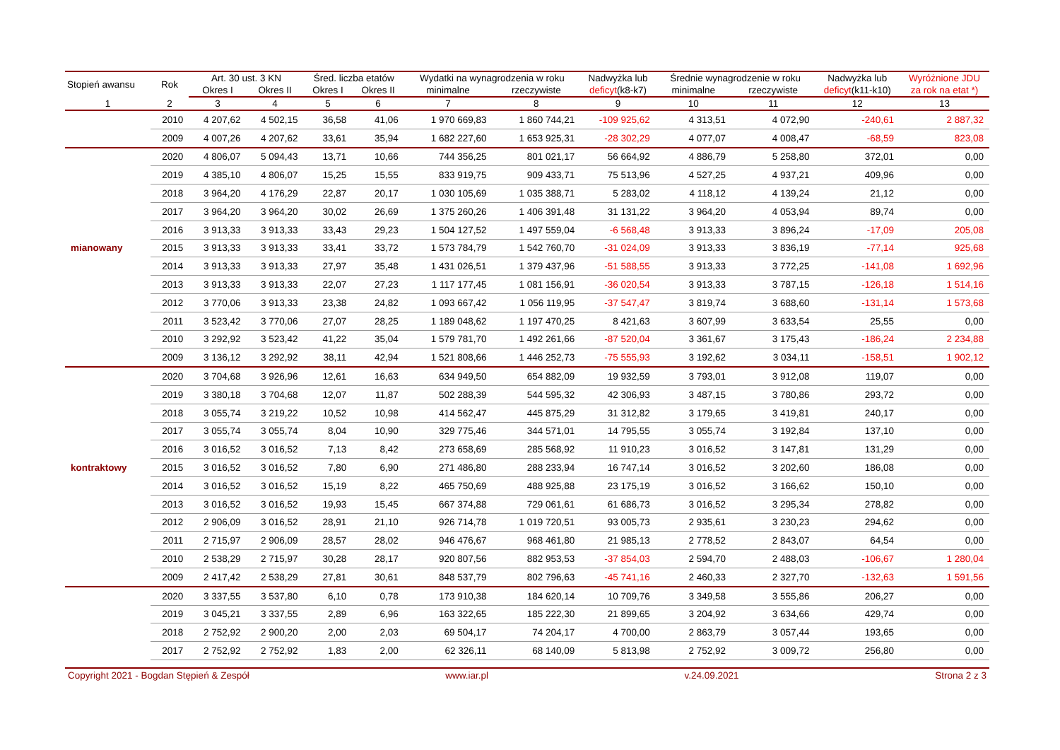| Stopień awansu | Rok | Art. 30 ust. 3 KN | | Śred. liczba etatów | | Wydatki na wynagrodzenia w roku | | Nadwyżka lub | Średnie wynagrodzenie w roku | | Nadwyżka lub | Wyróżnione JDU |
| --- | --- | --- | --- | --- | --- | --- | --- | --- | --- | --- | --- | --- |
| | | Okres I | Okres II | Okres I | Okres II | minimalne | rzeczywiste | deficyt (k8-k7) | minimalne | rzeczywiste | deficyt (k11-k10) | za rok na etat *) |
| 1 | 2 | 3 | 4 | 5 | 6 | 7 | 8 | 9 | 10 | 11 | 12 | 13 |
| | 2010 | 4 207,62 | 4 502,15 | 36,58 | 41,06 | 1 970 669,83 | 1 860 744,21 | -109 925,62 | 4 313,51 | 4 072,90 | -240,61 | 2 887,32 |
| | 2009 | 4 007,26 | 4 207,62 | 33,61 | 35,94 | 1 682 227,60 | 1 653 925,31 | -28 302,29 | 4 077,07 | 4 008,47 | -68,59 | 823,08 |
| | 2020 | 4 806,07 | 5 094,43 | 13,71 | 10,66 | 744 356,25 | 801 021,17 | 56 664,92 | 4 886,79 | 5 258,80 | 372,01 | 0,00 |
| | 2019 | 4 385,10 | 4 806,07 | 15,25 | 15,55 | 833 919,75 | 909 433,71 | 75 513,96 | 4 527,25 | 4 937,21 | 409,96 | 0,00 |
| | 2018 | 3 964,20 | 4 176,29 | 22,87 | 20,17 | 1 030 105,69 | 1 035 388,71 | 5 283,02 | 4 118,12 | 4 139,24 | 21,12 | 0,00 |
| | 2017 | 3 964,20 | 3 964,20 | 30,02 | 26,69 | 1 375 260,26 | 1 406 391,48 | 31 131,22 | 3 964,20 | 4 053,94 | 89,74 | 0,00 |
| | 2016 | 3 913,33 | 3 913,33 | 33,43 | 29,23 | 1 504 127,52 | 1 497 559,04 | -6 568,48 | 3 913,33 | 3 896,24 | -17,09 | 205,08 |
| mianowany | 2015 | 3 913,33 | 3 913,33 | 33,41 | 33,72 | 1 573 784,79 | 1 542 760,70 | -31 024,09 | 3 913,33 | 3 836,19 | -77,14 | 925,68 |
| | 2014 | 3 913,33 | 3 913,33 | 27,97 | 35,48 | 1 431 026,51 | 1 379 437,96 | -51 588,55 | 3 913,33 | 3 772,25 | -141,08 | 1 692,96 |
| | 2013 | 3 913,33 | 3 913,33 | 22,07 | 27,23 | 1 117 177,45 | 1 081 156,91 | -36 020,54 | 3 913,33 | 3 787,15 | -126,18 | 1 514,16 |
| | 2012 | 3 770,06 | 3 913,33 | 23,38 | 24,82 | 1 093 667,42 | 1 056 119,95 | -37 547,47 | 3 819,74 | 3 688,60 | -131,14 | 1 573,68 |
| | 2011 | 3 523,42 | 3 770,06 | 27,07 | 28,25 | 1 189 048,62 | 1 197 470,25 | 8 421,63 | 3 607,99 | 3 633,54 | 25,55 | 0,00 |
| | 2010 | 3 292,92 | 3 523,42 | 41,22 | 35,04 | 1 579 781,70 | 1 492 261,66 | -87 520,04 | 3 361,67 | 3 175,43 | -186,24 | 2 234,88 |
| | 2009 | 3 136,12 | 3 292,92 | 38,11 | 42,94 | 1 521 808,66 | 1 446 252,73 | -75 555,93 | 3 192,62 | 3 034,11 | -158,51 | 1 902,12 |
| | 2020 | 3 704,68 | 3 926,96 | 12,61 | 16,63 | 634 949,50 | 654 882,09 | 19 932,59 | 3 793,01 | 3 912,08 | 119,07 | 0,00 |
| | 2019 | 3 380,18 | 3 704,68 | 12,07 | 11,87 | 502 288,39 | 544 595,32 | 42 306,93 | 3 487,15 | 3 780,86 | 293,72 | 0,00 |
| | 2018 | 3 055,74 | 3 219,22 | 10,52 | 10,98 | 414 562,47 | 445 875,29 | 31 312,82 | 3 179,65 | 3 419,81 | 240,17 | 0,00 |
| | 2017 | 3 055,74 | 3 055,74 | 8,04 | 10,90 | 329 775,46 | 344 571,01 | 14 795,55 | 3 055,74 | 3 192,84 | 137,10 | 0,00 |
| | 2016 | 3 016,52 | 3 016,52 | 7,13 | 8,42 | 273 658,69 | 285 568,92 | 11 910,23 | 3 016,52 | 3 147,81 | 131,29 | 0,00 |
| kontraktowy | 2015 | 3 016,52 | 3 016,52 | 7,80 | 6,90 | 271 486,80 | 288 233,94 | 16 747,14 | 3 016,52 | 3 202,60 | 186,08 | 0,00 |
| | 2014 | 3 016,52 | 3 016,52 | 15,19 | 8,22 | 465 750,69 | 488 925,88 | 23 175,19 | 3 016,52 | 3 166,62 | 150,10 | 0,00 |
| | 2013 | 3 016,52 | 3 016,52 | 19,93 | 15,45 | 667 374,88 | 729 061,61 | 61 686,73 | 3 016,52 | 3 295,34 | 278,82 | 0,00 |
| | 2012 | 2 906,09 | 3 016,52 | 28,91 | 21,10 | 926 714,78 | 1 019 720,51 | 93 005,73 | 2 935,61 | 3 230,23 | 294,62 | 0,00 |
| | 2011 | 2 715,97 | 2 906,09 | 28,57 | 28,02 | 946 476,67 | 968 461,80 | 21 985,13 | 2 778,52 | 2 843,07 | 64,54 | 0,00 |
| | 2010 | 2 538,29 | 2 715,97 | 30,28 | 28,17 | 920 807,56 | 882 953,53 | -37 854,03 | 2 594,70 | 2 488,03 | -106,67 | 1 280,04 |
| | 2009 | 2 417,42 | 2 538,29 | 27,81 | 30,61 | 848 537,79 | 802 796,63 | -45 741,16 | 2 460,33 | 2 327,70 | -132,63 | 1 591,56 |
| | 2020 | 3 337,55 | 3 537,80 | 6,10 | 0,78 | 173 910,38 | 184 620,14 | 10 709,76 | 3 349,58 | 3 555,86 | 206,27 | 0,00 |
| | 2019 | 3 045,21 | 3 337,55 | 2,89 | 6,96 | 163 322,65 | 185 222,30 | 21 899,65 | 3 204,92 | 3 634,66 | 429,74 | 0,00 |
| | 2018 | 2 752,92 | 2 900,20 | 2,00 | 2,03 | 69 504,17 | 74 204,17 | 4 700,00 | 2 863,79 | 3 057,44 | 193,65 | 0,00 |
| | 2017 | 2 752,92 | 2 752,92 | 1,83 | 2,00 | 62 326,11 | 68 140,09 | 5 813,98 | 2 752,92 | 3 009,72 | 256,80 | 0,00 |
Copyright 2021 - Bogdan Stępień & Zespół www.iar.pl v.24.09.2021 Strona 2 z 3